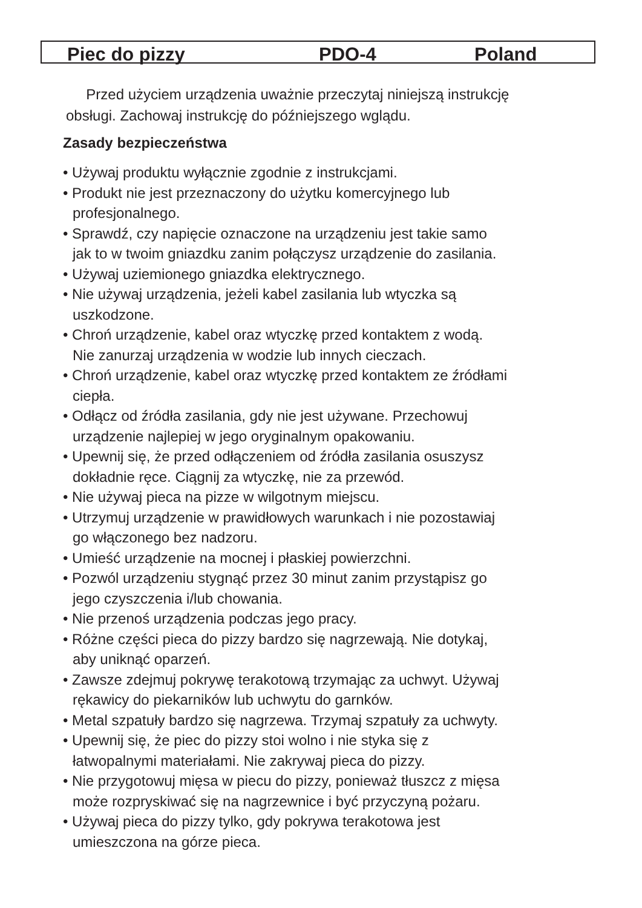Piec do pizzy PDO-4 Poland
Przed użyciem urządzenia uważnie przeczytaj niniejszą instrukcję
obsługi. Zachowaj instrukcję do późniejszego wglądu.
Zasady bezpieczeństwa
• Używaj produktu wyłącznie zgodnie z instrukcjami.
• Produkt nie jest przeznaczony do użytku komercyjnego lub
profesjonalnego.
• Sprawdź, czy napięcie oznaczone na urządzeniu jest takie samo
jak to w twoim gniazdku zanim połączysz urządzenie do zasilania.
• Używaj uziemionego gniazdka elektrycznego.
• Nie używaj urządzenia, jeżeli kabel zasilania lub wtyczka są
uszkodzone.
• Chroń urządzenie, kabel oraz wtyczkę przed kontaktem z wodą.
Nie zanurzaj urządzenia w wodzie lub innych cieczach.
• Chroń urządzenie, kabel oraz wtyczkę przed kontaktem ze źródłami
ciepła.
• Odłącz od źródła zasilania, gdy nie jest używane. Przechowuj
urządzenie najlepiej w jego oryginalnym opakowaniu.
• Upewnij się, że przed odłączeniem od źródła zasilania osuszysz
dokładnie ręce. Ciągnij za wtyczkę, nie za przewód.
• Nie używaj pieca na pizze w wilgotnym miejscu.
• Utrzymuj urządzenie w prawidłowych warunkach i nie pozostawiaj
go włączonego bez nadzoru.
• Umieść urządzenie na mocnej i płaskiej powierzchni.
• Pozwól urządzeniu stygnąć przez 30 minut zanim przystąpisz go
jego czyszczenia i/lub chowania.
• Nie przenoś urządzenia podczas jego pracy.
• Różne części pieca do pizzy bardzo się nagrzewają. Nie dotykaj,
aby uniknąć oparzeń.
• Zawsze zdejmuj pokrywę terakotową trzymając za uchwyt. Używaj
rękawicy do piekarników lub uchwytu do garnków.
• Metal szpatuły bardzo się nagrzewa. Trzymaj szpatuły za uchwyty.
• Upewnij się, że piec do pizzy stoi wolno i nie styka się z
łatwopalnymi materiałami. Nie zakrywaj pieca do pizzy.
• Nie przygotowuj mięsa w piecu do pizzy, ponieważ tłuszcz z mięsa
może rozpryskiwać się na nagrzewnice i być przyczyną pożaru.
• Używaj pieca do pizzy tylko, gdy pokrywa terakotowa jest
umieszczona na górze pieca.